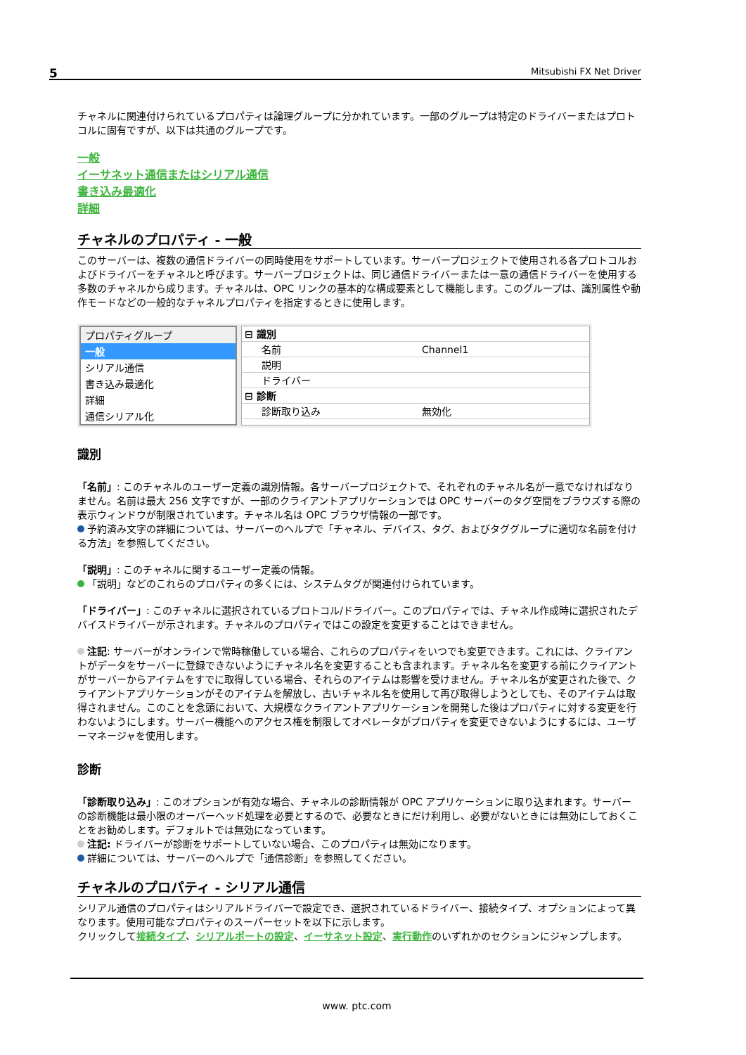5 Mitsubishi FX Net Driver
チャネルに関連付けられているプロパティは論理グループに分かれています。一部のグループは特定のドライバーまたはプロトコルに固有ですが、以下は共通のグループです。
一般
イーサネット通信またはシリアル通信
書き込み最適化
詳細
チャネルのプロパティ - 一般
このサーバーは、複数の通信ドライバーの同時使用をサポートしています。サーバープロジェクトで使用される各プロトコルおよびドライバーをチャネルと呼びます。サーバープロジェクトは、同じ通信ドライバーまたは一意の通信ドライバーを使用する多数のチャネルから成ります。チャネルは、OPC リンクの基本的な構成要素として機能します。このグループは、識別属性や動作モードなどの一般的なチャネルプロパティを指定するときに使用します。
プロパティグループ
一般
シリアル通信
書き込み最適化
詳細
通信シリアル化
| ⊟ 識別 | |
| 名前 | Channel1 |
| 説明 | |
| ドライバー | |
| ⊟ 診断 | |
| 診断取り込み | 無効化 |
識別
「名前」: このチャネルのユーザー定義の識別情報。各サーバープロジェクトで、それぞれのチャネル名が一意でなければなりません。名前は最大 256 文字ですが、一部のクライアントアプリケーションでは OPC サーバーのタグ空間をブラウズする際の表示ウィンドウが制限されています。チャネル名は OPC ブラウザ情報の一部です。
予約済み文字の詳細については、サーバーのヘルプで「チャネル、デバイス、タグ、およびタググループに適切な名前を付ける方法」を参照してください。
「説明」: このチャネルに関するユーザー定義の情報。
「説明」などのこれらのプロパティの多くには、システムタグが関連付けられています。
「ドライバー」: このチャネルに選択されているプロトコル/ドライバー。このプロパティでは、チャネル作成時に選択されたデバイスドライバーが示されます。チャネルのプロパティではこの設定を変更することはできません。
注記: サーバーがオンラインで常時稼働している場合、これらのプロパティをいつでも変更できます。これには、クライアントがデータをサーバーに登録できないようにチャネル名を変更することも含まれます。チャネル名を変更する前にクライアントがサーバーからアイテムをすでに取得している場合、それらのアイテムは影響を受けません。チャネル名が変更された後で、クライアントアプリケーションがそのアイテムを解放し、古いチャネル名を使用して再び取得しようとしても、そのアイテムは取得されません。このことを念頭において、大規模なクライアントアプリケーションを開発した後はプロパティに対する変更を行わないようにします。サーバー機能へのアクセス権を制限してオペレータがプロパティを変更できないようにするには、ユーザーマネージャを使用します。
診断
「診断取り込み」: このオプションが有効な場合、チャネルの診断情報が OPC アプリケーションに取り込まれます。サーバーの診断機能は最小限のオーバーヘッド処理を必要とするので、必要なときにだけ利用し、必要がないときには無効にしておくことをお勧めします。デフォルトでは無効になっています。
注記: ドライバーが診断をサポートしていない場合、このプロパティは無効になります。
詳細については、サーバーのヘルプで「通信診断」を参照してください。
チャネルのプロパティ - シリアル通信
シリアル通信のプロパティはシリアルドライバーで設定でき、選択されているドライバー、接続タイプ、オプションによって異なります。使用可能なプロパティのスーパーセットを以下に示します。
クリックして接続タイプ、シリアルポートの設定、イーサネット設定、実行動作のいずれかのセクションにジャンプします。
www. ptc.com